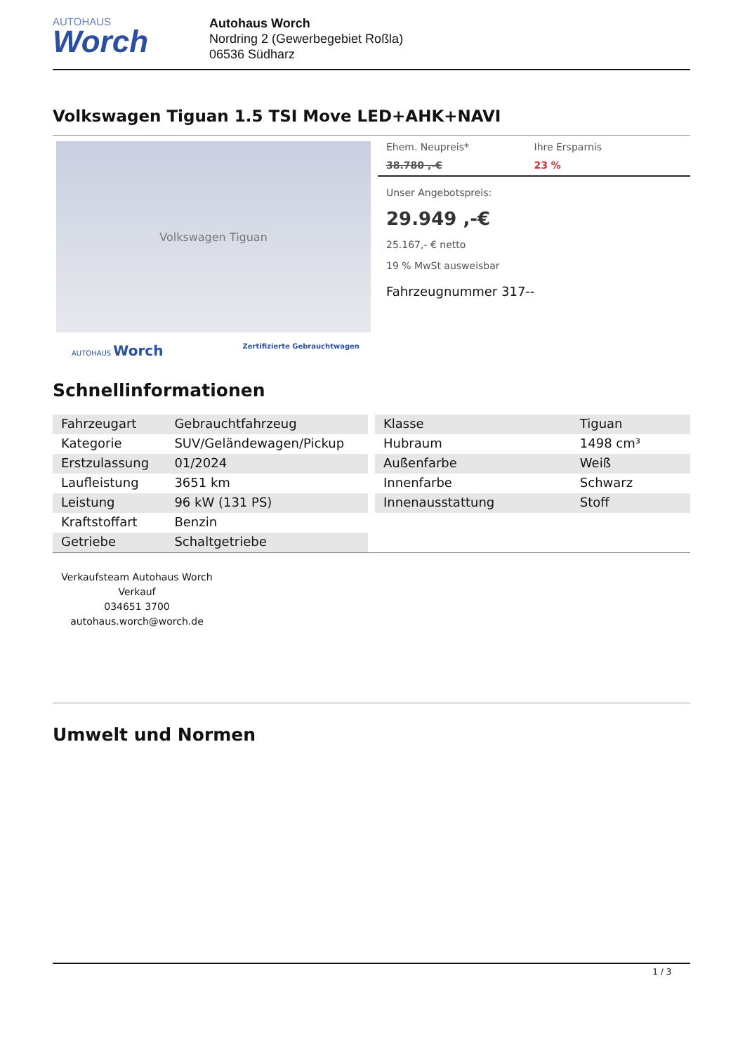AUTOHAUS
Worch
Autohaus Worch
Nordring 2 (Gewerbegebiet Roßla)
06536 Südharz
Volkswagen Tiguan 1.5 TSI Move LED+AHK+NAVI
Volkswagen Tiguan
AUTOHAUS Worch Zertifizierte Gebrauchtwagen
Ehem. Neupreis*
38.780 ,-€
Ihre Ersparnis
23 %
Unser Angebotspreis:
29.949 ,-€
25.167,- € netto
19 % MwSt ausweisbar
Fahrzeugnummer 317--
Schnellinformationen
| Fahrzeugart | Gebrauchtfahrzeug |
| Kategorie | SUV/Geländewagen/Pickup |
| Erstzulassung | 01/2024 |
| Laufleistung | 3651 km |
| Leistung | 96 kW (131 PS) |
| Kraftstoffart | Benzin |
| Getriebe | Schaltgetriebe |
| Klasse | Tiguan |
| Hubraum | 1498 cm³ |
| Außenfarbe | Weiß |
| Innenfarbe | Schwarz |
| Innenausstattung | Stoff |
Verkaufsteam Autohaus Worch
Verkauf
034651 3700
autohaus.worch@worch.de
Umwelt und Normen
1 / 3